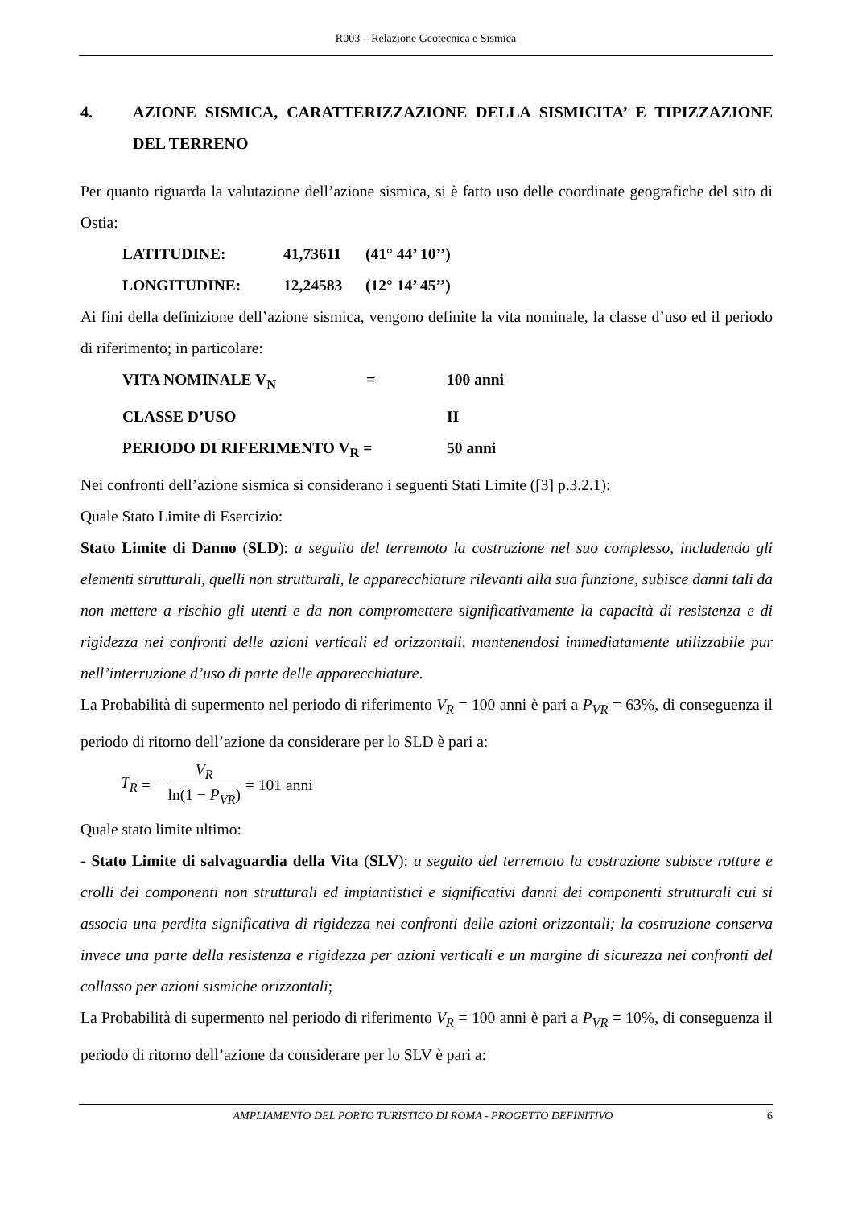R003 – Relazione Geotecnica e Sismica
4. AZIONE SISMICA, CARATTERIZZAZIONE DELLA SISMICITA’ E TIPIZZAZIONE DEL TERRENO
Per quanto riguarda la valutazione dell’azione sismica, si è fatto uso delle coordinate geografiche del sito di Ostia:
LATITUDINE: 41,73611 (41° 44’ 10’’)
LONGITUDINE: 12,24583 (12° 14’ 45’’)
Ai fini della definizione dell’azione sismica, vengono definite la vita nominale, la classe d’uso ed il periodo di riferimento; in particolare:
VITA NOMINALE V<sub>N</sub> = 100 anni
CLASSE D’USO II
PERIODO DI RIFERIMENTO V<sub>R</sub> = 50 anni
Nei confronti dell’azione sismica si considerano i seguenti Stati Limite ([3] p.3.2.1):
Quale Stato Limite di Esercizio:
Stato Limite di Danno (SLD): a seguito del terremoto la costruzione nel suo complesso, includendo gli elementi strutturali, quelli non strutturali, le apparecchiature rilevanti alla sua funzione, subisce danni tali da non mettere a rischio gli utenti e da non compromettere significativamente la capacità di resistenza e di rigidezza nei confronti delle azioni verticali ed orizzontali, mantenendosi immediatamente utilizzabile pur nell’interruzione d’uso di parte delle apparecchiature.
La Probabilità di supermento nel periodo di riferimento V<sub>R</sub> = 100 anni è pari a P<sub>VR</sub> = 63%, di conseguenza il periodo di ritorno dell’azione da considerare per lo SLD è pari a:
T<sub>R</sub> = − V<sub>R</sub> ln(1 − P<sub>VR</sub>) = 101 anni
Quale stato limite ultimo:
- Stato Limite di salvaguardia della Vita (SLV): a seguito del terremoto la costruzione subisce rotture e crolli dei componenti non strutturali ed impiantistici e significativi danni dei componenti strutturali cui si associa una perdita significativa di rigidezza nei confronti delle azioni orizzontali; la costruzione conserva invece una parte della resistenza e rigidezza per azioni verticali e un margine di sicurezza nei confronti del collasso per azioni sismiche orizzontali;
La Probabilità di supermento nel periodo di riferimento V<sub>R</sub> = 100 anni è pari a P<sub>VR</sub> = 10%, di conseguenza il periodo di ritorno dell’azione da considerare per lo SLV è pari a:
AMPLIAMENTO DEL PORTO TURISTICO DI ROMA - PROGETTO DEFINITIVO 6